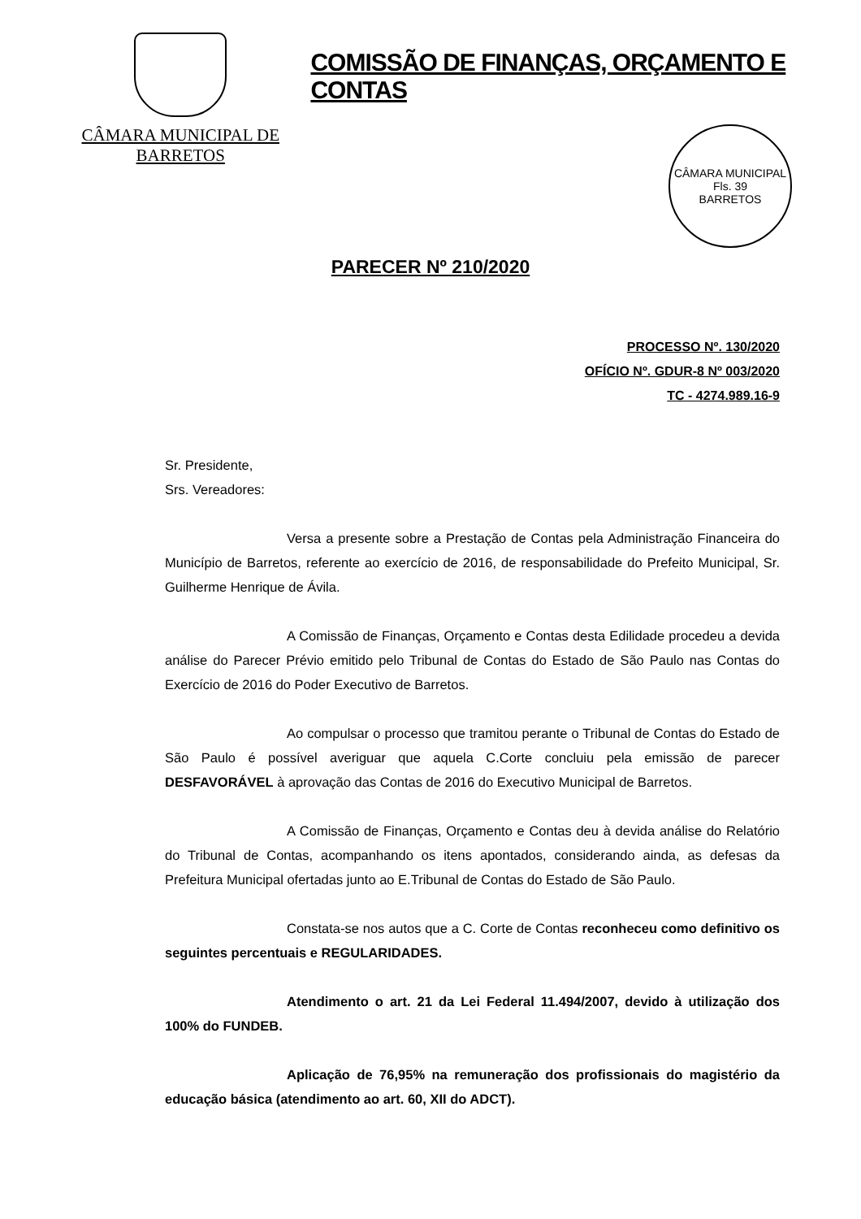CÂMARA MUNICIPAL DE BARRETOS
COMISSÃO DE FINANÇAS, ORÇAMENTO E CONTAS
CÂMARA MUNICIPAL
Fls. 39
BARRETOS
PARECER Nº 210/2020
PROCESSO Nº. 130/2020
OFÍCIO Nº. GDUR-8 Nº 003/2020
TC - 4274.989.16-9
Sr. Presidente,
Srs. Vereadores:
Versa a presente sobre a Prestação de Contas pela Administração Financeira do Município de Barretos, referente ao exercício de 2016, de responsabilidade do Prefeito Municipal, Sr. Guilherme Henrique de Ávila.
A Comissão de Finanças, Orçamento e Contas desta Edilidade procedeu a devida análise do Parecer Prévio emitido pelo Tribunal de Contas do Estado de São Paulo nas Contas do Exercício de 2016 do Poder Executivo de Barretos.
Ao compulsar o processo que tramitou perante o Tribunal de Contas do Estado de São Paulo é possível averiguar que aquela C.Corte concluiu pela emissão de parecer DESFAVORÁVEL à aprovação das Contas de 2016 do Executivo Municipal de Barretos.
A Comissão de Finanças, Orçamento e Contas deu à devida análise do Relatório do Tribunal de Contas, acompanhando os itens apontados, considerando ainda, as defesas da Prefeitura Municipal ofertadas junto ao E.Tribunal de Contas do Estado de São Paulo.
Constata-se nos autos que a C. Corte de Contas reconheceu como definitivo os seguintes percentuais e REGULARIDADES.
Atendimento o art. 21 da Lei Federal 11.494/2007, devido à utilização dos 100% do FUNDEB.
Aplicação de 76,95% na remuneração dos profissionais do magistério da educação básica (atendimento ao art. 60, XII do ADCT).